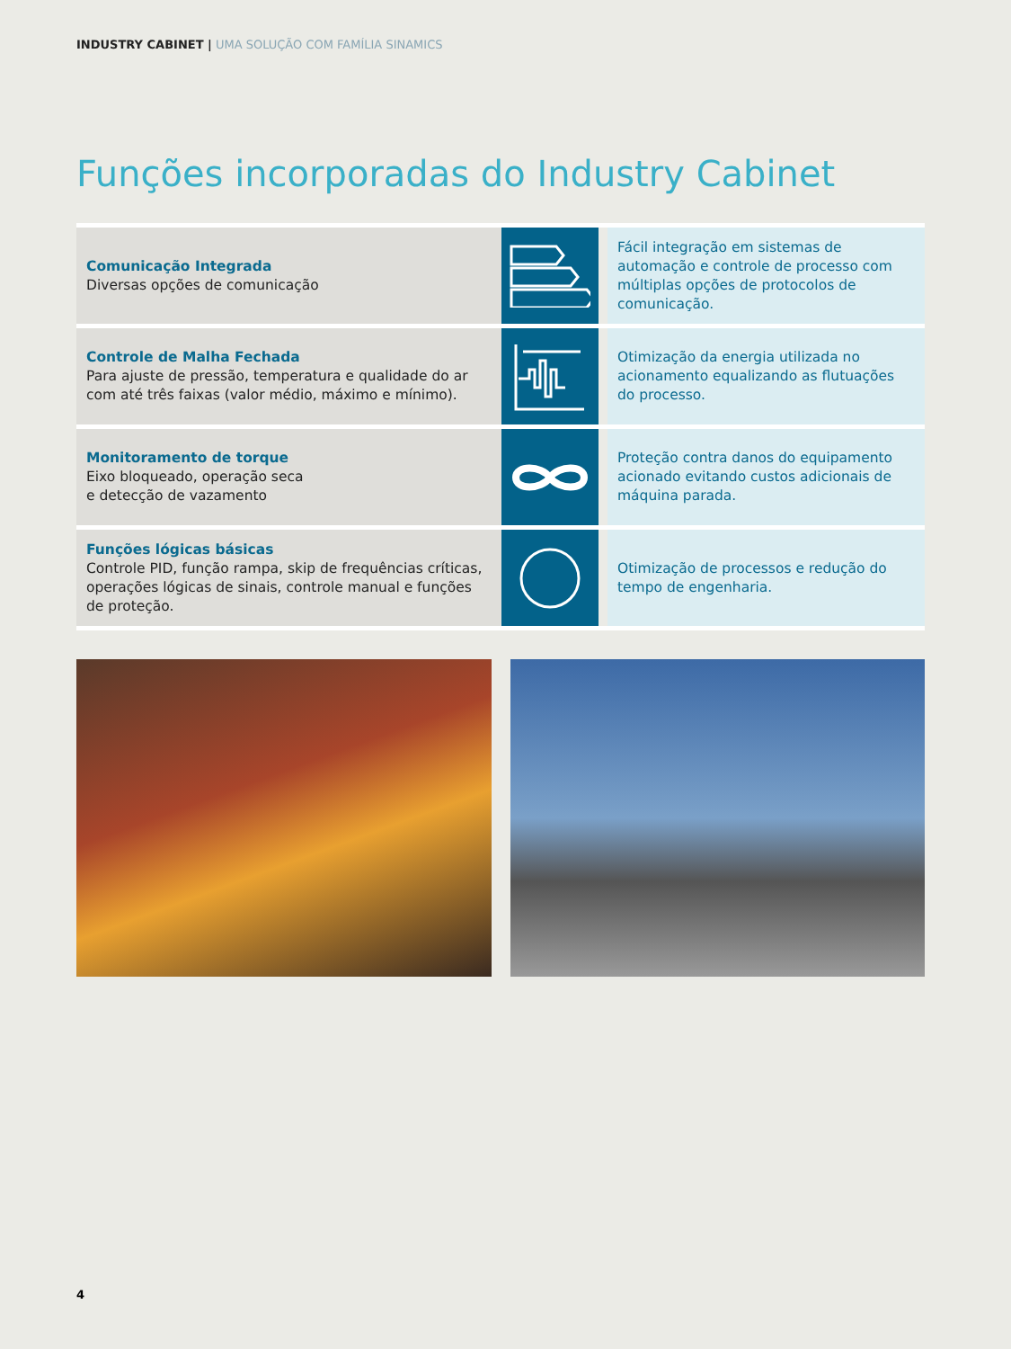INDUSTRY CABINET | UMA SOLUÇÃO COM FAMÍLIA SINAMICS
Funções incorporadas do Industry Cabinet
Comunicação Integrada
Diversas opções de comunicação
Fácil integração em sistemas de automação e controle de processo com múltiplas opções de protocolos de comunicação.
Controle de Malha Fechada
Para ajuste de pressão, temperatura e qualidade do ar com até três faixas (valor médio, máximo e mínimo).
Otimização da energia utilizada no acionamento equalizando as flutuações do processo.
Monitoramento de torque
Eixo bloqueado, operação seca
e detecção de vazamento
Proteção contra danos do equipamento acionado evitando custos adicionais de máquina parada.
Funções lógicas básicas
Controle PID, função rampa, skip de frequências críticas, operações lógicas de sinais, controle manual e funções de proteção.
Otimização de processos e redução do tempo de engenharia.
4